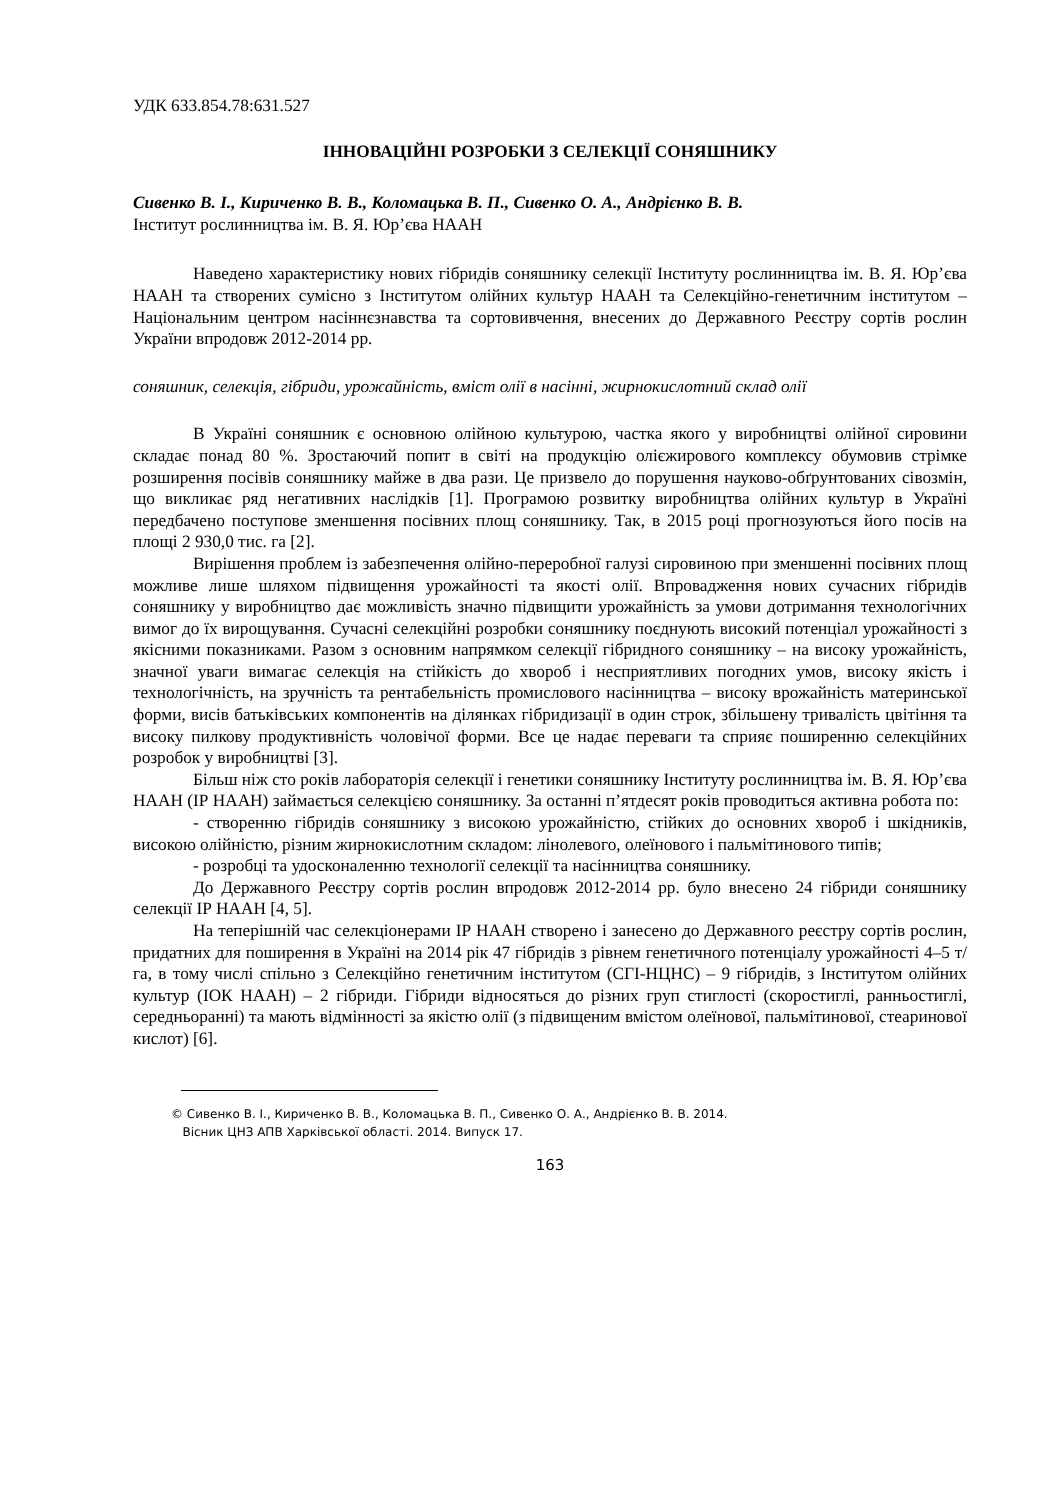УДК 633.854.78:631.527
ІННОВАЦІЙНІ РОЗРОБКИ З СЕЛЕКЦІЇ СОНЯШНИКУ
Сивенко В. І., Кириченко В. В., Коломацька В. П., Сивенко О. А., Андрієнко В. В.
Інститут рослинництва ім. В. Я. Юр’єва НААН
Наведено характеристику нових гібридів соняшнику селекції Інституту рослинництва ім. В. Я. Юр’єва НААН та створених сумісно з Інститутом олійних культур НААН та Селекційно-генетичним інститутом – Національним центром насіннєзнавства та сортовивчення, внесених до Державного Реєстру сортів рослин України впродовж 2012-2014 рр.
соняшник, селекція, гібриди, урожайність, вміст олії в насінні, жирнокислотний склад олії
В Україні соняшник є основною олійною культурою, частка якого у виробництві олійної сировини складає понад 80 %. Зростаючий попит в світі на продукцію олієжирового комплексу обумовив стрімке розширення посівів соняшнику майже в два рази. Це призвело до порушення науково-обґрунтованих сівозмін, що викликає ряд негативних наслідків [1]. Програмою розвитку виробництва олійних культур в Україні передбачено поступове зменшення посівних площ соняшнику. Так, в 2015 році прогнозуються його посів на площі 2 930,0 тис. га [2].
Вирішення проблем із забезпечення олійно-переробної галузі сировиною при зменшенні посівних площ можливе лише шляхом підвищення урожайності та якості олії. Впровадження нових сучасних гібридів соняшнику у виробництво дає можливість значно підвищити урожайність за умови дотримання технологічних вимог до їх вирощування. Сучасні селекційні розробки соняшнику поєднують високий потенціал урожайності з якісними показниками. Разом з основним напрямком селекції гібридного соняшнику – на високу урожайність, значної уваги вимагає селекція на стійкість до хвороб і несприятливих погодних умов, високу якість і технологічність, на зручність та рентабельність промислового насінництва – високу врожайність материнської форми, висів батьківських компонентів на ділянках гібридизації в один строк, збільшену тривалість цвітіння та високу пилкову продуктивність чоловічої форми. Все це надає переваги та сприяє поширенню селекційних розробок у виробництві [3].
Більш ніж сто років лабораторія селекції і генетики соняшнику Інституту рослинництва ім. В. Я. Юр’єва НААН (ІР НААН) займається селекцією соняшнику. За останні п’ятдесят років проводиться активна робота по:
- створенню гібридів соняшнику з високою урожайністю, стійких до основних хвороб і шкідників, високою олійністю, різним жирнокислотним складом: лінолевого, олеїнового і пальмітинового типів;
- розробці та удосконаленню технології селекції та насінництва соняшнику.
До Державного Реєстру сортів рослин впродовж 2012-2014 рр. було внесено 24 гібриди соняшнику селекції ІР НААН [4, 5].
На теперішній час селекціонерами ІР НААН створено і занесено до Державного реєстру сортів рослин, придатних для поширення в Україні на 2014 рік 47 гібридів з рівнем генетичного потенціалу урожайності 4–5 т/га, в тому числі спільно з Селекційно генетичним інститутом (СГІ-НЦНС) – 9 гібридів, з Інститутом олійних культур (ІОК НААН) – 2 гібриди. Гібриди відносяться до різних груп стиглості (скоростиглі, ранньостиглі, середньоранні) та мають відмінності за якістю олії (з підвищеним вмістом олеїнової, пальмітинової, стеаринової кислот) [6].
© Сивенко В. І., Кириченко В. В., Коломацька В. П., Сивенко О. А., Андрієнко В. В. 2014.
Вісник ЦНЗ АПВ Харківської області. 2014. Випуск 17.
163